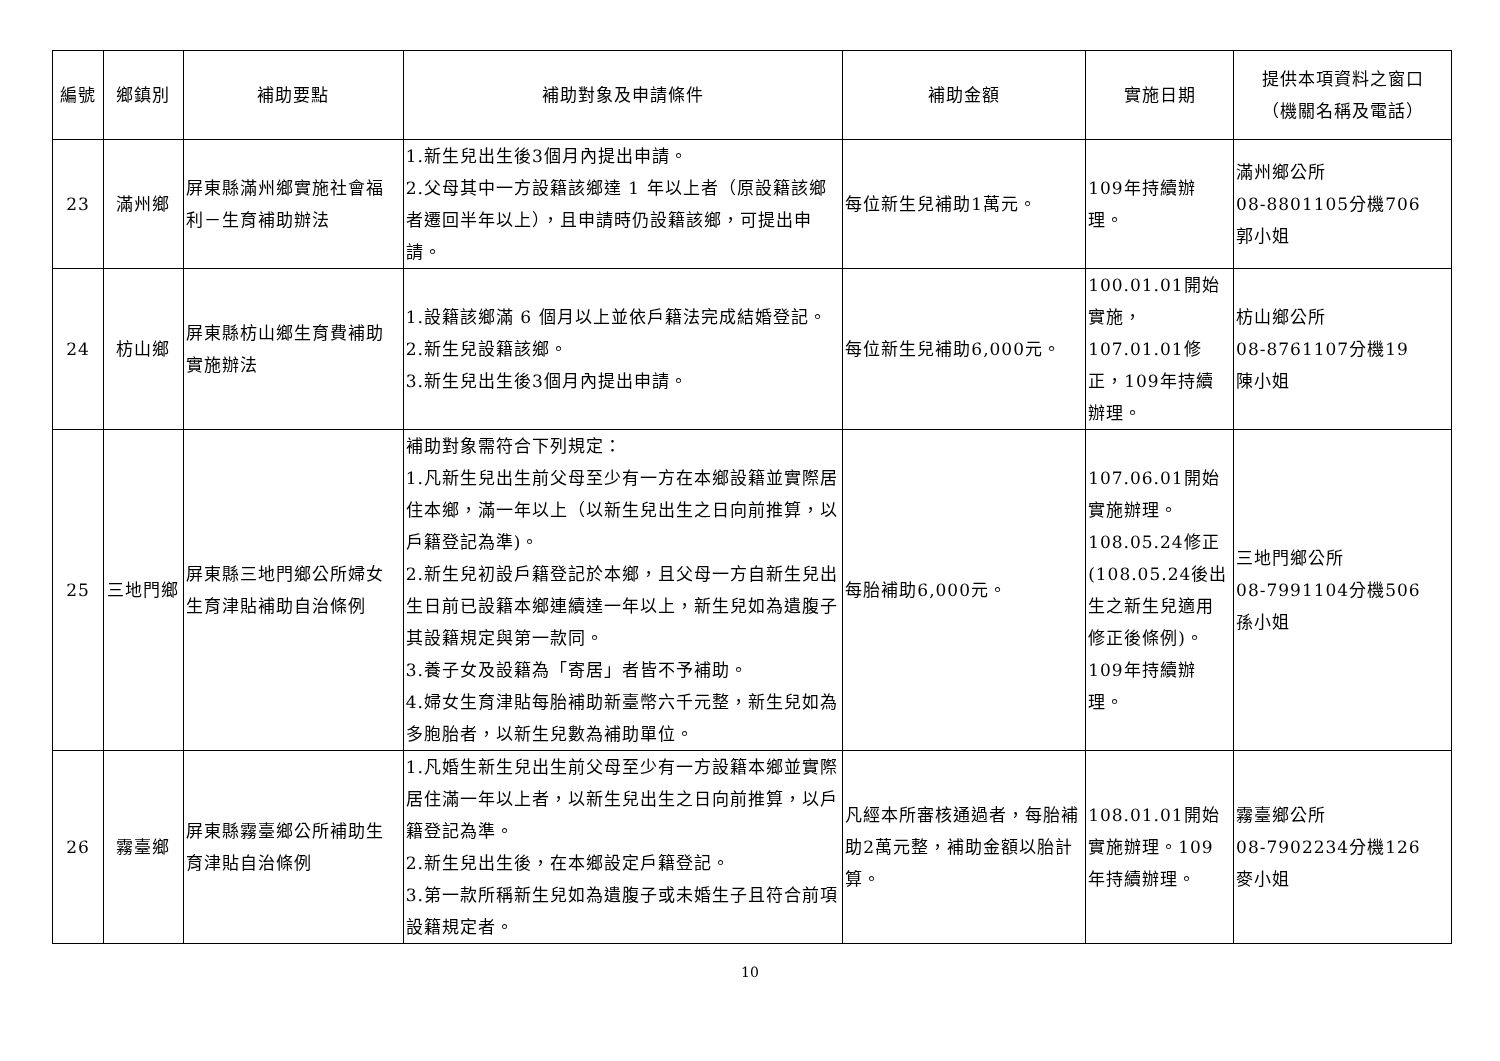| 編號 | 鄉鎮別 | 補助要點 | 補助對象及申請條件 | 補助金額 | 實施日期 | 提供本項資料之窗口 （機關名稱及電話） |
| --- | --- | --- | --- | --- | --- | --- |
| 23 | 滿州鄉 | 屏東縣滿州鄉實施社會福利－生育補助辦法 | 1.新生兒出生後3個月內提出申請。 2.父母其中一方設籍該鄉達 1 年以上者（原設籍該鄉者遷回半年以上），且申請時仍設籍該鄉，可提出申請。 | 每位新生兒補助1萬元。 | 109年持續辦理。 | 滿州鄉公所 08-8801105分機706 郭小姐 |
| 24 | 枋山鄉 | 屏東縣枋山鄉生育費補助實施辦法 | 1.設籍該鄉滿 6 個月以上並依戶籍法完成結婚登記。 2.新生兒設籍該鄉。 3.新生兒出生後3個月內提出申請。 | 每位新生兒補助6,000元。 | 100.01.01開始實施，107.01.01修正，109年持續辦理。 | 枋山鄉公所 08-8761107分機19 陳小姐 |
| 25 | 三地門鄉 | 屏東縣三地門鄉公所婦女生育津貼補助自治條例 | 補助對象需符合下列規定： 1.凡新生兒出生前父母至少有一方在本鄉設籍並實際居住本鄉，滿一年以上（以新生兒出生之日向前推算，以戶籍登記為準)。 2.新生兒初設戶籍登記於本鄉，且父母一方自新生兒出生日前已設籍本鄉連續達一年以上，新生兒如為遺腹子其設籍規定與第一款同。 3.養子女及設籍為「寄居」者皆不予補助。 4.婦女生育津貼每胎補助新臺幣六千元整，新生兒如為多胞胎者，以新生兒數為補助單位。 | 每胎補助6,000元。 | 107.06.01開始實施辦理。108.05.24修正(108.05.24後出生之新生兒適用修正後條例)。109年持續辦理。 | 三地門鄉公所 08-7991104分機506 孫小姐 |
| 26 | 霧臺鄉 | 屏東縣霧臺鄉公所補助生育津貼自治條例 | 1.凡婚生新生兒出生前父母至少有一方設籍本鄉並實際居住滿一年以上者，以新生兒出生之日向前推算，以戶籍登記為準。 2.新生兒出生後，在本鄉設定戶籍登記。 3.第一款所稱新生兒如為遺腹子或未婚生子且符合前項設籍規定者。 | 凡經本所審核通過者，每胎補助2萬元整，補助金額以胎計算。 | 108.01.01開始實施辦理。109年持續辦理。 | 霧臺鄉公所 08-7902234分機126 麥小姐 |
10